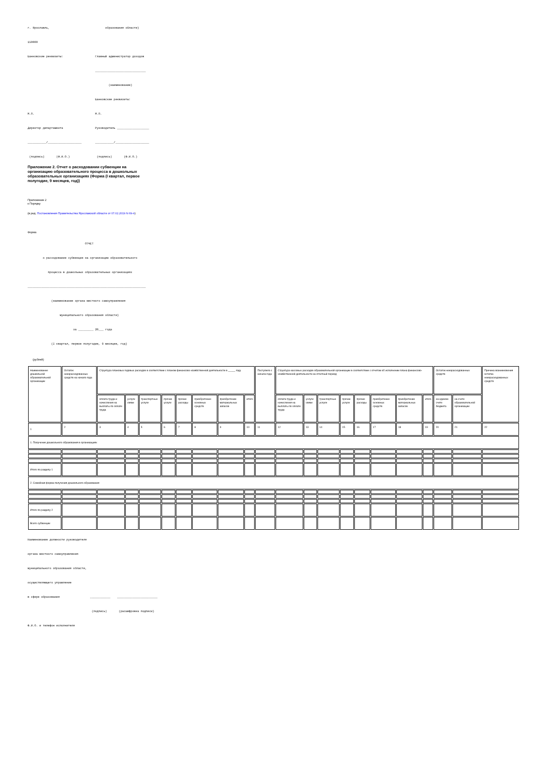г. Ярославль,                                 образования области)

150000

Банковские реквизиты:                   Главный администратор доходов

                                        ______________________________

                                                (наименование)

                                        Банковские реквизиты:

М.П.                                    М.П.

Директор департамента                   Руководитель ___________________

___________/____________________        ___________/____________________

 (подпись)       (Ф.И.О.)                (подпись)       (Ф.И.О.)
Приложение 2. Отчет о расходовании субвенции на организацию образовательного процесса в дошкольных образовательных организациях (Форма (I квартал, первое полугодие, 9 месяцев, год))
Приложение 2
к Порядку
(в ред. Постановления Правительства Ярославской области от 07.02.2019 N 69-п)
Форма
                                  ОТЧЕТ

         о расходовании субвенции на организацию образовательного

            процесса в дошкольных образовательных организациях

______________________________________________________________________

              (наименование органа местного самоуправления

                   муниципального образования области)

                           за _________ 20___ года

              (I квартал, первое полугодие, 9 месяцев, год)
(рублей)
| Наименование дошкольной образовательной организации | Остаток неизрасходованных средств на начало года | Структура плановых годовых расходов в соответствии с планом финансово-хозяйственной деятельности в _____ году | | | | | | | | Поступило с начала года | Структура кассовых расходов образовательной организации в соответствии с отчетом об исполнении плана финансово-хозяйственной деятельности за отчетный период | | | | | | | | Остаток неизрасходованных средств | | Причина возникновения остатка неизрасходованных средств |
| | | оплата труда и начисления на выплаты по оплате труда | услуги связи | транспортные услуги | прочие услуги | прочие расходы | приобретение основных средств | приобретение материальных запасов | итого | | оплата труда и начисления на выплаты по оплате труда | услуги связи | транспортные услуги | прочие услуги | прочие расходы | приобретение основных средств | приобретение материальных запасов | итого | на едином счете бюджета | на счете образовательной организации | |
| 1 | 2 | 3 | 4 | 5 | 6 | 7 | 8 | 9 | 10 | 11 | 12 | 13 | 14 | 15 | 16 | 17 | 18 | 19 | 20 | 21 | 22 |
| 1. Получение дошкольного образования в организациях | | | | | | | | | | | | | | | | | | | | | |
| Итого по разделу 1 | | | | | | | | | | | | | | | | | | | | | |
| 2. Семейная форма получения дошкольного образования | | | | | | | | | | | | | | | | | | | | | |
| Итого по разделу 2 | | | | | | | | | | | | | | | | | | | | | |
| Всего субвенции | | | | | | | | | | | | | | | | | | | | | |
Наименование должности руководителя

органа местного самоуправления

муниципального образования области,

осуществляющего управление

в сфере образования                  ____________    ________________________

                                      (подпись)       (расшифровка подписи)

Ф.И.О. и телефон исполнителя